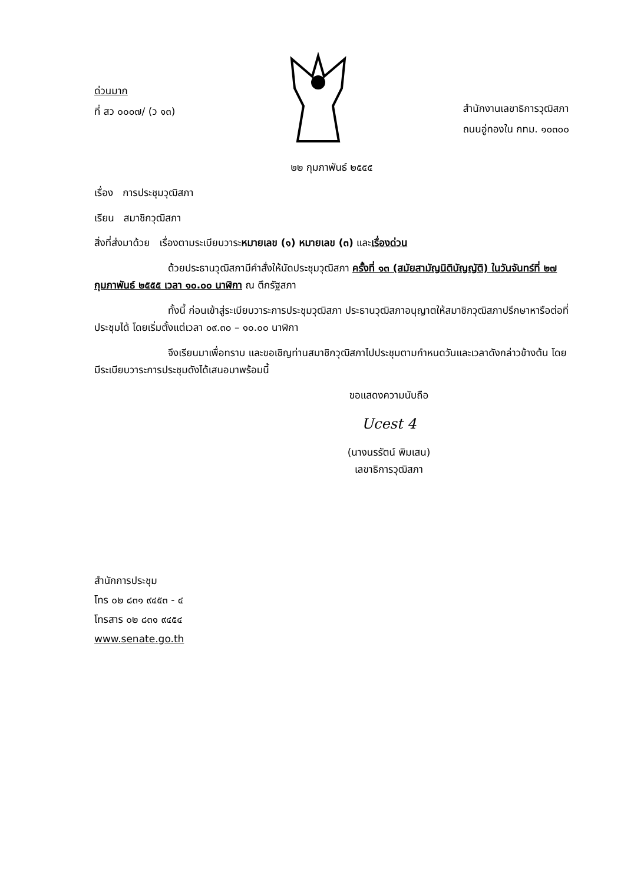ด่วนมาก
ที่ สว ๐๐๐๗/ (ว ๑๓)
สำนักงานเลขาธิการวุฒิสภา
ถนนอู่ทองใน กทม. ๑๐๓๐๐
๒๒ กุมภาพันธ์ ๒๕๕๕
เรื่อง การประชุมวุฒิสภา
เรียน สมาชิกวุฒิสภา
สิ่งที่ส่งมาด้วย เรื่องตามระเบียบวาระหมายเลข (๑) หมายเลข (๓) และเรื่องด่วน
ด้วยประธานวุฒิสภามีคำสั่งให้นัดประชุมวุฒิสภา ครั้งที่ ๑๓ (สมัยสามัญนิติบัญญัติ) ในวันจันทร์ที่ ๒๗ กุมภาพันธ์ ๒๕๕๕ เวลา ๑๐.๐๐ นาฬิกา ณ ตึกรัฐสภา
ทั้งนี้ ก่อนเข้าสู่ระเบียบวาระการประชุมวุฒิสภา ประธานวุฒิสภาอนุญาตให้สมาชิกวุฒิสภาปรึกษาหารือต่อที่ประชุมได้ โดยเริ่มตั้งแต่เวลา ๐๙.๓๐ – ๑๐.๐๐ นาฬิกา
จึงเรียนมาเพื่อทราบ และขอเชิญท่านสมาชิกวุฒิสภาไปประชุมตามกำหนดวันและเวลาดังกล่าวข้างต้น โดยมีระเบียบวาระการประชุมดังได้เสนอมาพร้อมนี้
ขอแสดงความนับถือ
Ucest 4
(นางนรรัตน์ พิมเสน)
เลขาธิการวุฒิสภา
สำนักการประชุม
โทร ๐๒ ๘๓๑ ๙๔๕๓ - ๔
โทรสาร ๐๒ ๘๓๑ ๙๔๕๔
www.senate.go.th